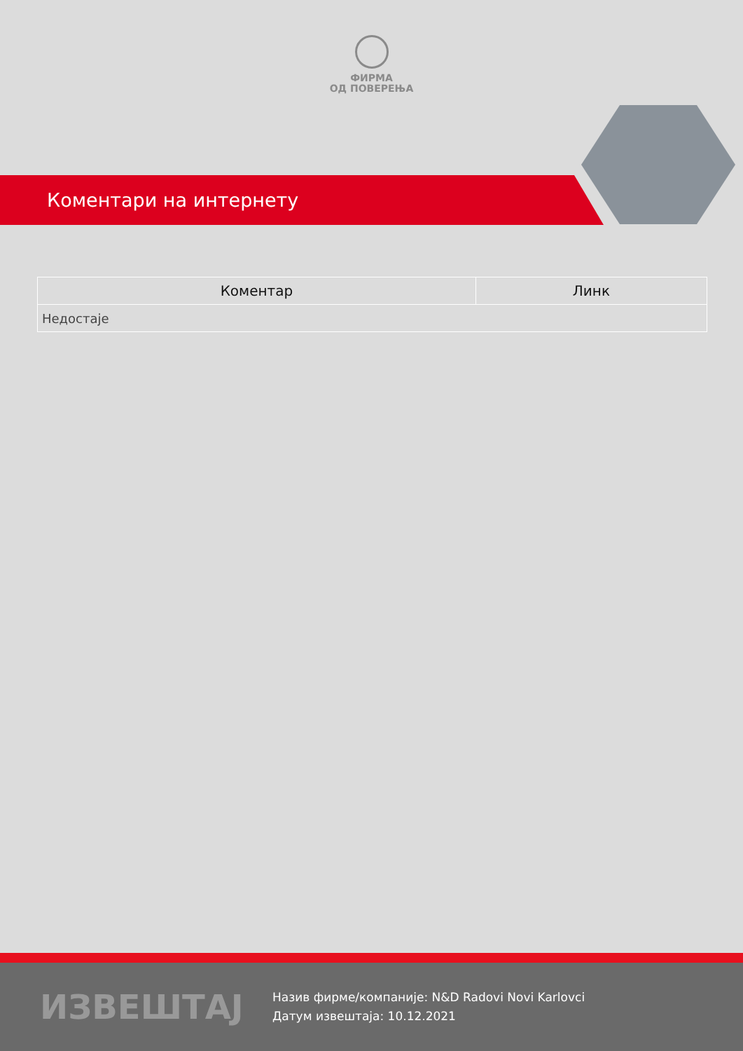ФИРМА
ОД ПОВЕРЕЊА
Коментари на интернету
| Коментар | Линк |
| --- | --- |
| Недостаје | |
ИЗВЕШТАЈ
Назив фирме/компаније: N&D Radovi Novi Karlovci
Датум извештаја: 10.12.2021